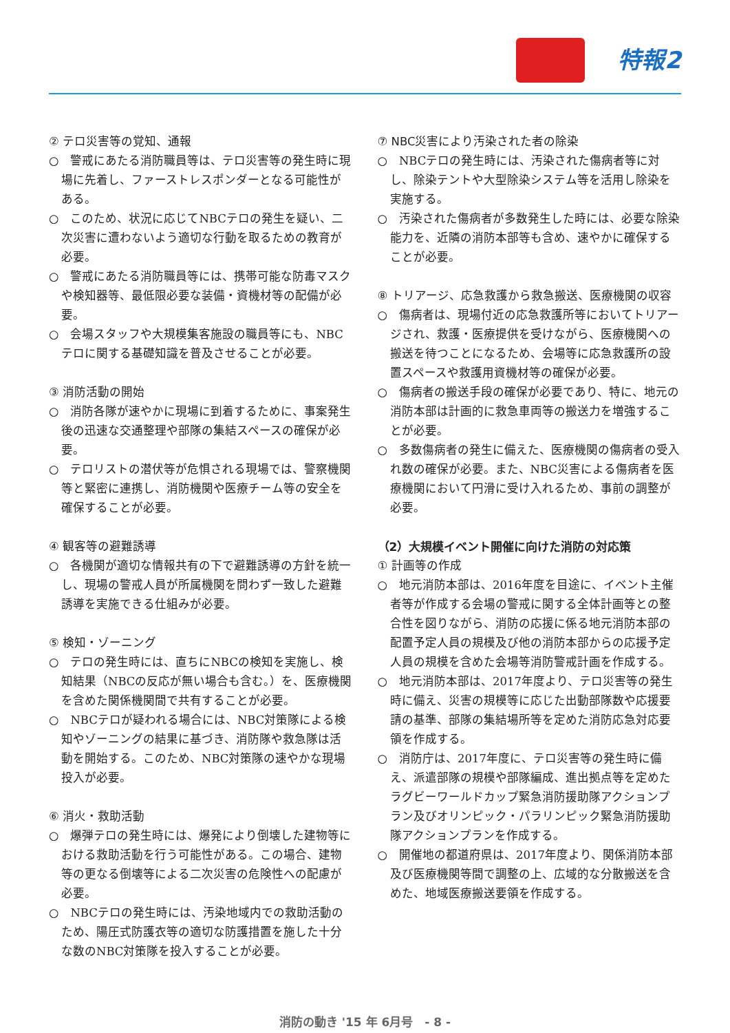特報2
② テロ災害等の覚知、通報
○　警戒にあたる消防職員等は、テロ災害等の発生時に現場に先着し、ファーストレスポンダーとなる可能性がある。
○　このため、状況に応じてNBCテロの発生を疑い、二次災害に遭わないよう適切な行動を取るための教育が必要。
○　警戒にあたる消防職員等には、携帯可能な防毒マスクや検知器等、最低限必要な装備・資機材等の配備が必要。
○　会場スタッフや大規模集客施設の職員等にも、NBCテロに関する基礎知識を普及させることが必要。
③ 消防活動の開始
○　消防各隊が速やかに現場に到着するために、事案発生後の迅速な交通整理や部隊の集結スペースの確保が必要。
○　テロリストの潜伏等が危惧される現場では、警察機関等と緊密に連携し、消防機関や医療チーム等の安全を確保することが必要。
④ 観客等の避難誘導
○　各機関が適切な情報共有の下で避難誘導の方針を統一し、現場の警戒人員が所属機関を問わず一致した避難誘導を実施できる仕組みが必要。
⑤ 検知・ゾーニング
○　テロの発生時には、直ちにNBCの検知を実施し、検知結果（NBCの反応が無い場合も含む。）を、医療機関を含めた関係機関間で共有することが必要。
○　NBCテロが疑われる場合には、NBC対策隊による検知やゾーニングの結果に基づき、消防隊や救急隊は活動を開始する。このため、NBC対策隊の速やかな現場投入が必要。
⑥ 消火・救助活動
○　爆弾テロの発生時には、爆発により倒壊した建物等における救助活動を行う可能性がある。この場合、建物等の更なる倒壊等による二次災害の危険性への配慮が必要。
○　NBCテロの発生時には、汚染地域内での救助活動のため、陽圧式防護衣等の適切な防護措置を施した十分な数のNBC対策隊を投入することが必要。
⑦ NBC災害により汚染された者の除染
○　NBCテロの発生時には、汚染された傷病者等に対し、除染テントや大型除染システム等を活用し除染を実施する。
○　汚染された傷病者が多数発生した時には、必要な除染能力を、近隣の消防本部等も含め、速やかに確保することが必要。
⑧ トリアージ、応急救護から救急搬送、医療機関の収容
○　傷病者は、現場付近の応急救護所等においてトリアージされ、救護・医療提供を受けながら、医療機関への搬送を待つことになるため、会場等に応急救護所の設置スペースや救護用資機材等の確保が必要。
○　傷病者の搬送手段の確保が必要であり、特に、地元の消防本部は計画的に救急車両等の搬送力を増強することが必要。
○　多数傷病者の発生に備えた、医療機関の傷病者の受入れ数の確保が必要。また、NBC災害による傷病者を医療機関において円滑に受け入れるため、事前の調整が必要。
（2）大規模イベント開催に向けた消防の対応策
① 計画等の作成
○　地元消防本部は、2016年度を目途に、イベント主催者等が作成する会場の警戒に関する全体計画等との整合性を図りながら、消防の応援に係る地元消防本部の配置予定人員の規模及び他の消防本部からの応援予定人員の規模を含めた会場等消防警戒計画を作成する。
○　地元消防本部は、2017年度より、テロ災害等の発生時に備え、災害の規模等に応じた出動部隊数や応援要請の基準、部隊の集結場所等を定めた消防応急対応要領を作成する。
○　消防庁は、2017年度に、テロ災害等の発生時に備え、派遣部隊の規模や部隊編成、進出拠点等を定めたラグビーワールドカップ緊急消防援助隊アクションプラン及びオリンピック・パラリンピック緊急消防援助隊アクションプランを作成する。
○　開催地の都道府県は、2017年度より、関係消防本部及び医療機関等間で調整の上、広域的な分散搬送を含めた、地域医療搬送要領を作成する。
消防の動き '15 年 6月号　- 8 -